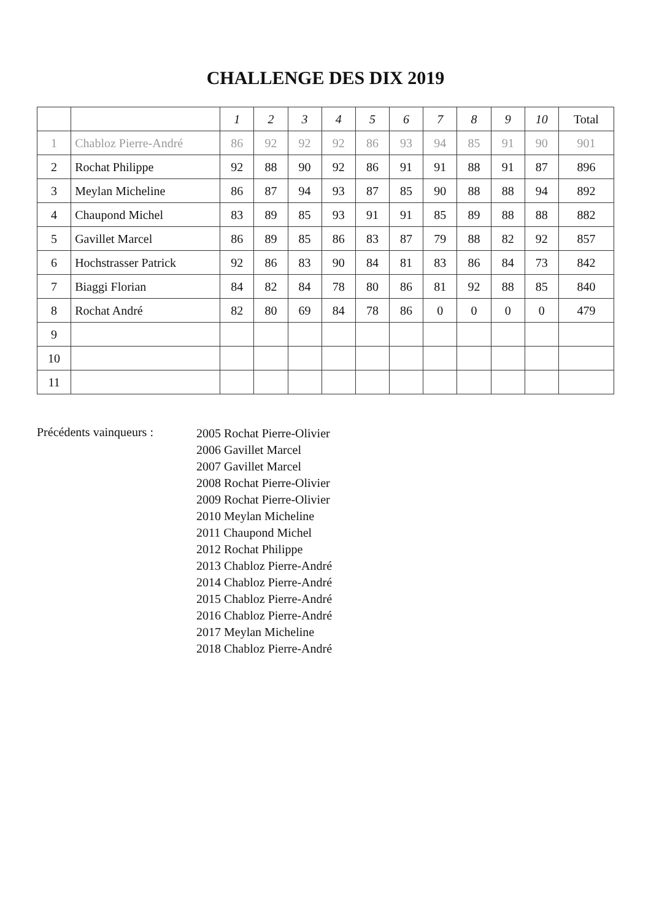CHALLENGE DES DIX 2019
| | | 1 | 2 | 3 | 4 | 5 | 6 | 7 | 8 | 9 | 10 | Total |
| --- | --- | --- | --- | --- | --- | --- | --- | --- | --- | --- | --- | --- |
| 1 | Chabloz Pierre-André | 86 | 92 | 92 | 92 | 86 | 93 | 94 | 85 | 91 | 90 | 901 |
| 2 | Rochat Philippe | 92 | 88 | 90 | 92 | 86 | 91 | 91 | 88 | 91 | 87 | 896 |
| 3 | Meylan Micheline | 86 | 87 | 94 | 93 | 87 | 85 | 90 | 88 | 88 | 94 | 892 |
| 4 | Chaupond Michel | 83 | 89 | 85 | 93 | 91 | 91 | 85 | 89 | 88 | 88 | 882 |
| 5 | Gavillet Marcel | 86 | 89 | 85 | 86 | 83 | 87 | 79 | 88 | 82 | 92 | 857 |
| 6 | Hochstrasser Patrick | 92 | 86 | 83 | 90 | 84 | 81 | 83 | 86 | 84 | 73 | 842 |
| 7 | Biaggi Florian | 84 | 82 | 84 | 78 | 80 | 86 | 81 | 92 | 88 | 85 | 840 |
| 8 | Rochat André | 82 | 80 | 69 | 84 | 78 | 86 | 0 | 0 | 0 | 0 | 479 |
| 9 | | | | | | | | | | | | |
| 10 | | | | | | | | | | | | |
| 11 | | | | | | | | | | | | |
Précédents vainqueurs :
2005 Rochat Pierre-Olivier
2006 Gavillet Marcel
2007 Gavillet Marcel
2008 Rochat Pierre-Olivier
2009 Rochat Pierre-Olivier
2010 Meylan Micheline
2011 Chaupond Michel
2012 Rochat Philippe
2013 Chabloz Pierre-André
2014 Chabloz Pierre-André
2015 Chabloz Pierre-André
2016 Chabloz Pierre-André
2017 Meylan Micheline
2018 Chabloz Pierre-André